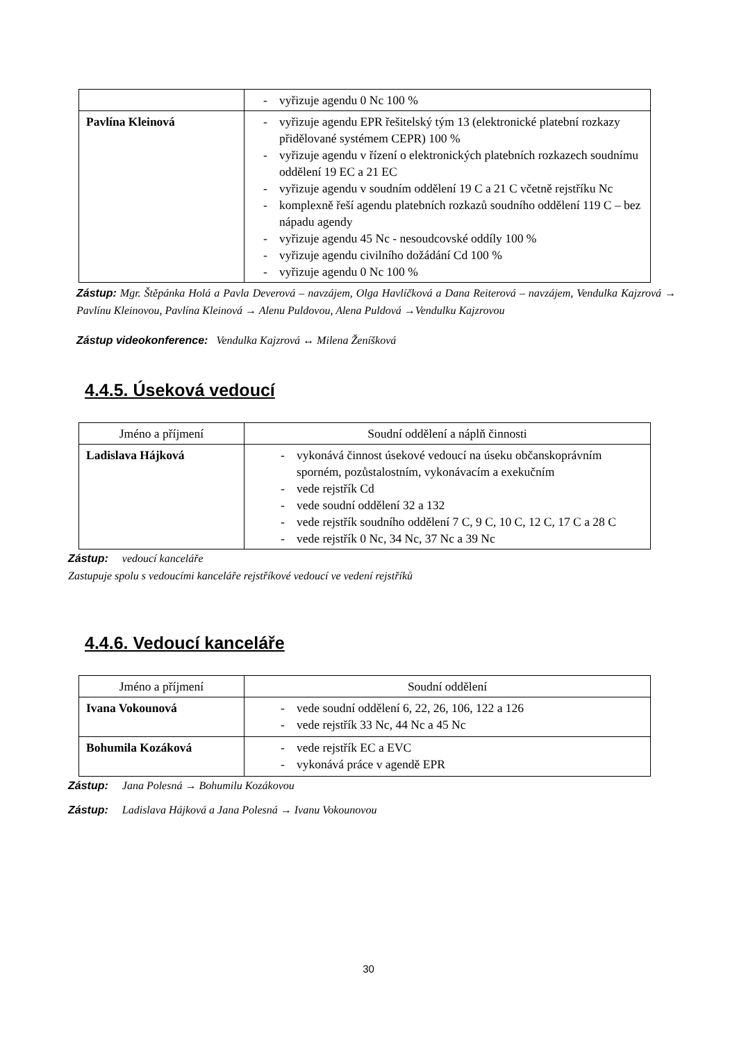| | - vyřizuje agendu 0 Nc 100 % |
| Pavlína Kleinová | - vyřizuje agendu EPR řešitelský tým 13 (elektronické platební rozkazy přidělované systémem CEPR) 100 % - vyřizuje agendu v řízení o elektronických platebních rozkazech soudnímu oddělení 19 EC a 21 EC - vyřizuje agendu v soudním oddělení 19 C a 21 C včetně rejstříku Nc - komplexně řeší agendu platebních rozkazů soudního oddělení 119 C – bez nápadu agendy - vyřizuje agendu 45 Nc - nesoudcovské oddíly 100 % - vyřizuje agendu civilního dožádání Cd 100 % - vyřizuje agendu 0 Nc 100 % |
Zástup: Mgr. Štěpánka Holá a Pavla Deverová – navzájem, Olga Havlíčková a Dana Reiterová – navzájem, Vendulka Kajzrová → Pavlínu Kleinovou, Pavlína Kleinová → Alenu Puldovou, Alena Puldová →Vendulku Kajzrovou
Zástup videokonference: Vendulka Kajzrová ↔ Milena Ženíšková
4.4.5. Úseková vedoucí
| Jméno a příjmení | Soudní oddělení a náplň činnosti |
| Ladislava Hájková | - vykonává činnost úsekové vedoucí na úseku občanskoprávním sporném, pozůstalostním, vykonávacím a exekučním - vede rejstřík Cd - vede soudní oddělení 32 a 132 - vede rejstřík soudního oddělení 7 C, 9 C, 10 C, 12 C, 17 C a 28 C - vede rejstřík 0 Nc, 34 Nc, 37 Nc a 39 Nc |
Zástup: vedoucí kanceláře
Zastupuje spolu s vedoucími kanceláře rejstříkové vedoucí ve vedení rejstříků
4.4.6. Vedoucí kanceláře
| Jméno a příjmení | Soudní oddělení |
| Ivana Vokounová | - vede soudní oddělení 6, 22, 26, 106, 122 a 126 - vede rejstřík 33 Nc, 44 Nc a 45 Nc |
| Bohumila Kozáková | - vede rejstřík EC a EVC - vykonává práce v agendě EPR |
Zástup: Jana Polesná → Bohumilu Kozákovou
Zástup: Ladislava Hájková a Jana Polesná → Ivanu Vokounovou
30